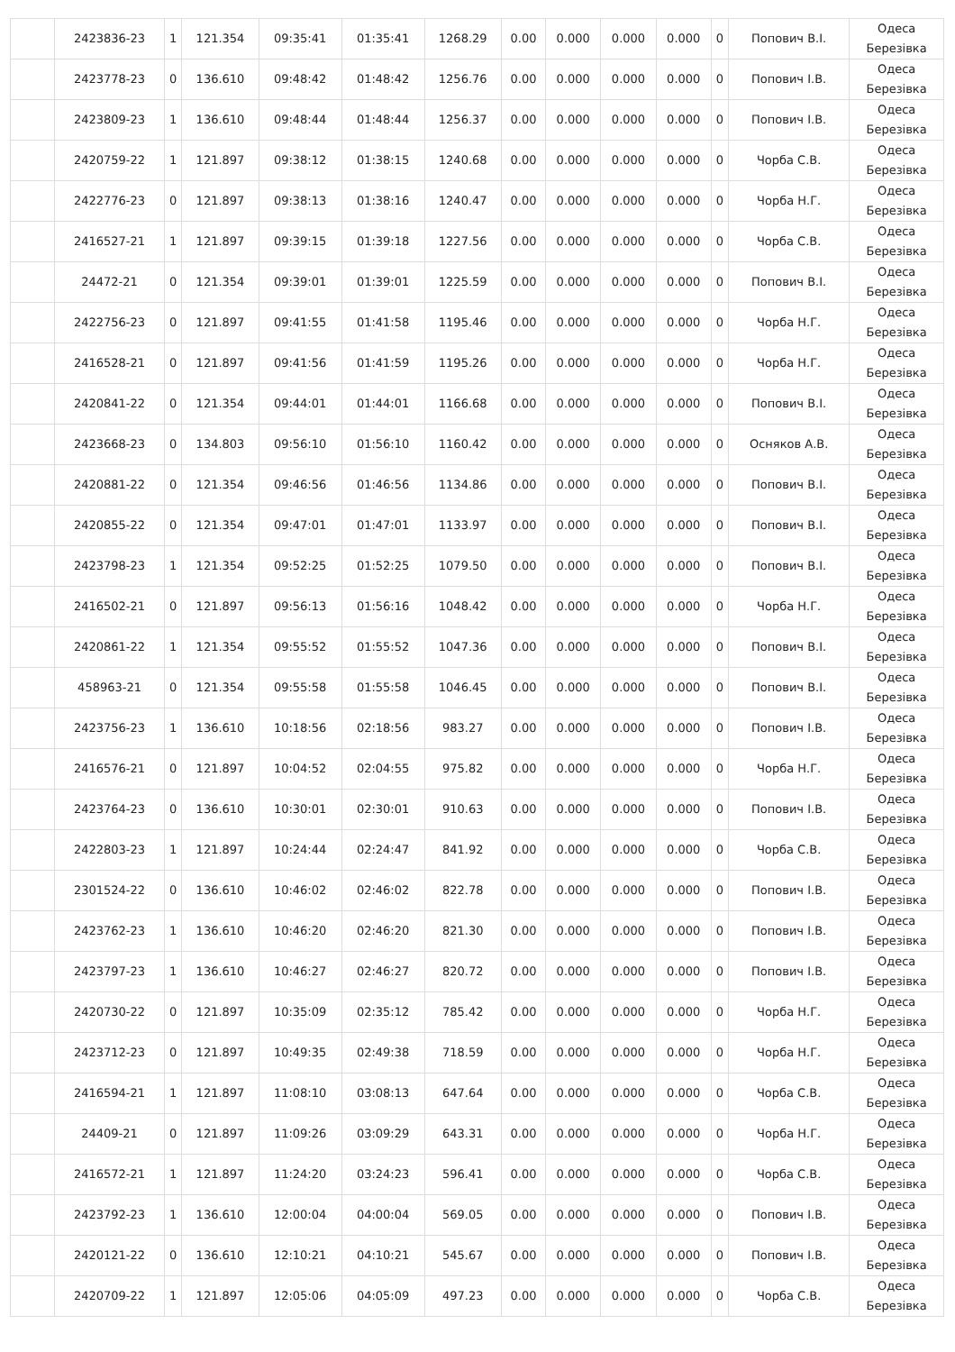| | 2423836-23 | 1 | 121.354 | 09:35:41 | 01:35:41 | 1268.29 | 0.00 | 0.000 | 0.000 | 0.000 | 0 | Попович В.І. | Одеса Березівка |
| | 2423778-23 | 0 | 136.610 | 09:48:42 | 01:48:42 | 1256.76 | 0.00 | 0.000 | 0.000 | 0.000 | 0 | Попович І.В. | Одеса Березівка |
| | 2423809-23 | 1 | 136.610 | 09:48:44 | 01:48:44 | 1256.37 | 0.00 | 0.000 | 0.000 | 0.000 | 0 | Попович І.В. | Одеса Березівка |
| | 2420759-22 | 1 | 121.897 | 09:38:12 | 01:38:15 | 1240.68 | 0.00 | 0.000 | 0.000 | 0.000 | 0 | Чорба С.В. | Одеса Березівка |
| | 2422776-23 | 0 | 121.897 | 09:38:13 | 01:38:16 | 1240.47 | 0.00 | 0.000 | 0.000 | 0.000 | 0 | Чорба Н.Г. | Одеса Березівка |
| | 2416527-21 | 1 | 121.897 | 09:39:15 | 01:39:18 | 1227.56 | 0.00 | 0.000 | 0.000 | 0.000 | 0 | Чорба С.В. | Одеса Березівка |
| | 24472-21 | 0 | 121.354 | 09:39:01 | 01:39:01 | 1225.59 | 0.00 | 0.000 | 0.000 | 0.000 | 0 | Попович В.І. | Одеса Березівка |
| | 2422756-23 | 0 | 121.897 | 09:41:55 | 01:41:58 | 1195.46 | 0.00 | 0.000 | 0.000 | 0.000 | 0 | Чорба Н.Г. | Одеса Березівка |
| | 2416528-21 | 0 | 121.897 | 09:41:56 | 01:41:59 | 1195.26 | 0.00 | 0.000 | 0.000 | 0.000 | 0 | Чорба Н.Г. | Одеса Березівка |
| | 2420841-22 | 0 | 121.354 | 09:44:01 | 01:44:01 | 1166.68 | 0.00 | 0.000 | 0.000 | 0.000 | 0 | Попович В.І. | Одеса Березівка |
| | 2423668-23 | 0 | 134.803 | 09:56:10 | 01:56:10 | 1160.42 | 0.00 | 0.000 | 0.000 | 0.000 | 0 | Осняков А.В. | Одеса Березівка |
| | 2420881-22 | 0 | 121.354 | 09:46:56 | 01:46:56 | 1134.86 | 0.00 | 0.000 | 0.000 | 0.000 | 0 | Попович В.І. | Одеса Березівка |
| | 2420855-22 | 0 | 121.354 | 09:47:01 | 01:47:01 | 1133.97 | 0.00 | 0.000 | 0.000 | 0.000 | 0 | Попович В.І. | Одеса Березівка |
| | 2423798-23 | 1 | 121.354 | 09:52:25 | 01:52:25 | 1079.50 | 0.00 | 0.000 | 0.000 | 0.000 | 0 | Попович В.І. | Одеса Березівка |
| | 2416502-21 | 0 | 121.897 | 09:56:13 | 01:56:16 | 1048.42 | 0.00 | 0.000 | 0.000 | 0.000 | 0 | Чорба Н.Г. | Одеса Березівка |
| | 2420861-22 | 1 | 121.354 | 09:55:52 | 01:55:52 | 1047.36 | 0.00 | 0.000 | 0.000 | 0.000 | 0 | Попович В.І. | Одеса Березівка |
| | 458963-21 | 0 | 121.354 | 09:55:58 | 01:55:58 | 1046.45 | 0.00 | 0.000 | 0.000 | 0.000 | 0 | Попович В.І. | Одеса Березівка |
| | 2423756-23 | 1 | 136.610 | 10:18:56 | 02:18:56 | 983.27 | 0.00 | 0.000 | 0.000 | 0.000 | 0 | Попович І.В. | Одеса Березівка |
| | 2416576-21 | 0 | 121.897 | 10:04:52 | 02:04:55 | 975.82 | 0.00 | 0.000 | 0.000 | 0.000 | 0 | Чорба Н.Г. | Одеса Березівка |
| | 2423764-23 | 0 | 136.610 | 10:30:01 | 02:30:01 | 910.63 | 0.00 | 0.000 | 0.000 | 0.000 | 0 | Попович І.В. | Одеса Березівка |
| | 2422803-23 | 1 | 121.897 | 10:24:44 | 02:24:47 | 841.92 | 0.00 | 0.000 | 0.000 | 0.000 | 0 | Чорба С.В. | Одеса Березівка |
| | 2301524-22 | 0 | 136.610 | 10:46:02 | 02:46:02 | 822.78 | 0.00 | 0.000 | 0.000 | 0.000 | 0 | Попович І.В. | Одеса Березівка |
| | 2423762-23 | 1 | 136.610 | 10:46:20 | 02:46:20 | 821.30 | 0.00 | 0.000 | 0.000 | 0.000 | 0 | Попович І.В. | Одеса Березівка |
| | 2423797-23 | 1 | 136.610 | 10:46:27 | 02:46:27 | 820.72 | 0.00 | 0.000 | 0.000 | 0.000 | 0 | Попович І.В. | Одеса Березівка |
| | 2420730-22 | 0 | 121.897 | 10:35:09 | 02:35:12 | 785.42 | 0.00 | 0.000 | 0.000 | 0.000 | 0 | Чорба Н.Г. | Одеса Березівка |
| | 2423712-23 | 0 | 121.897 | 10:49:35 | 02:49:38 | 718.59 | 0.00 | 0.000 | 0.000 | 0.000 | 0 | Чорба Н.Г. | Одеса Березівка |
| | 2416594-21 | 1 | 121.897 | 11:08:10 | 03:08:13 | 647.64 | 0.00 | 0.000 | 0.000 | 0.000 | 0 | Чорба С.В. | Одеса Березівка |
| | 24409-21 | 0 | 121.897 | 11:09:26 | 03:09:29 | 643.31 | 0.00 | 0.000 | 0.000 | 0.000 | 0 | Чорба Н.Г. | Одеса Березівка |
| | 2416572-21 | 1 | 121.897 | 11:24:20 | 03:24:23 | 596.41 | 0.00 | 0.000 | 0.000 | 0.000 | 0 | Чорба С.В. | Одеса Березівка |
| | 2423792-23 | 1 | 136.610 | 12:00:04 | 04:00:04 | 569.05 | 0.00 | 0.000 | 0.000 | 0.000 | 0 | Попович І.В. | Одеса Березівка |
| | 2420121-22 | 0 | 136.610 | 12:10:21 | 04:10:21 | 545.67 | 0.00 | 0.000 | 0.000 | 0.000 | 0 | Попович І.В. | Одеса Березівка |
| | 2420709-22 | 1 | 121.897 | 12:05:06 | 04:05:09 | 497.23 | 0.00 | 0.000 | 0.000 | 0.000 | 0 | Чорба С.В. | Одеса Березівка |